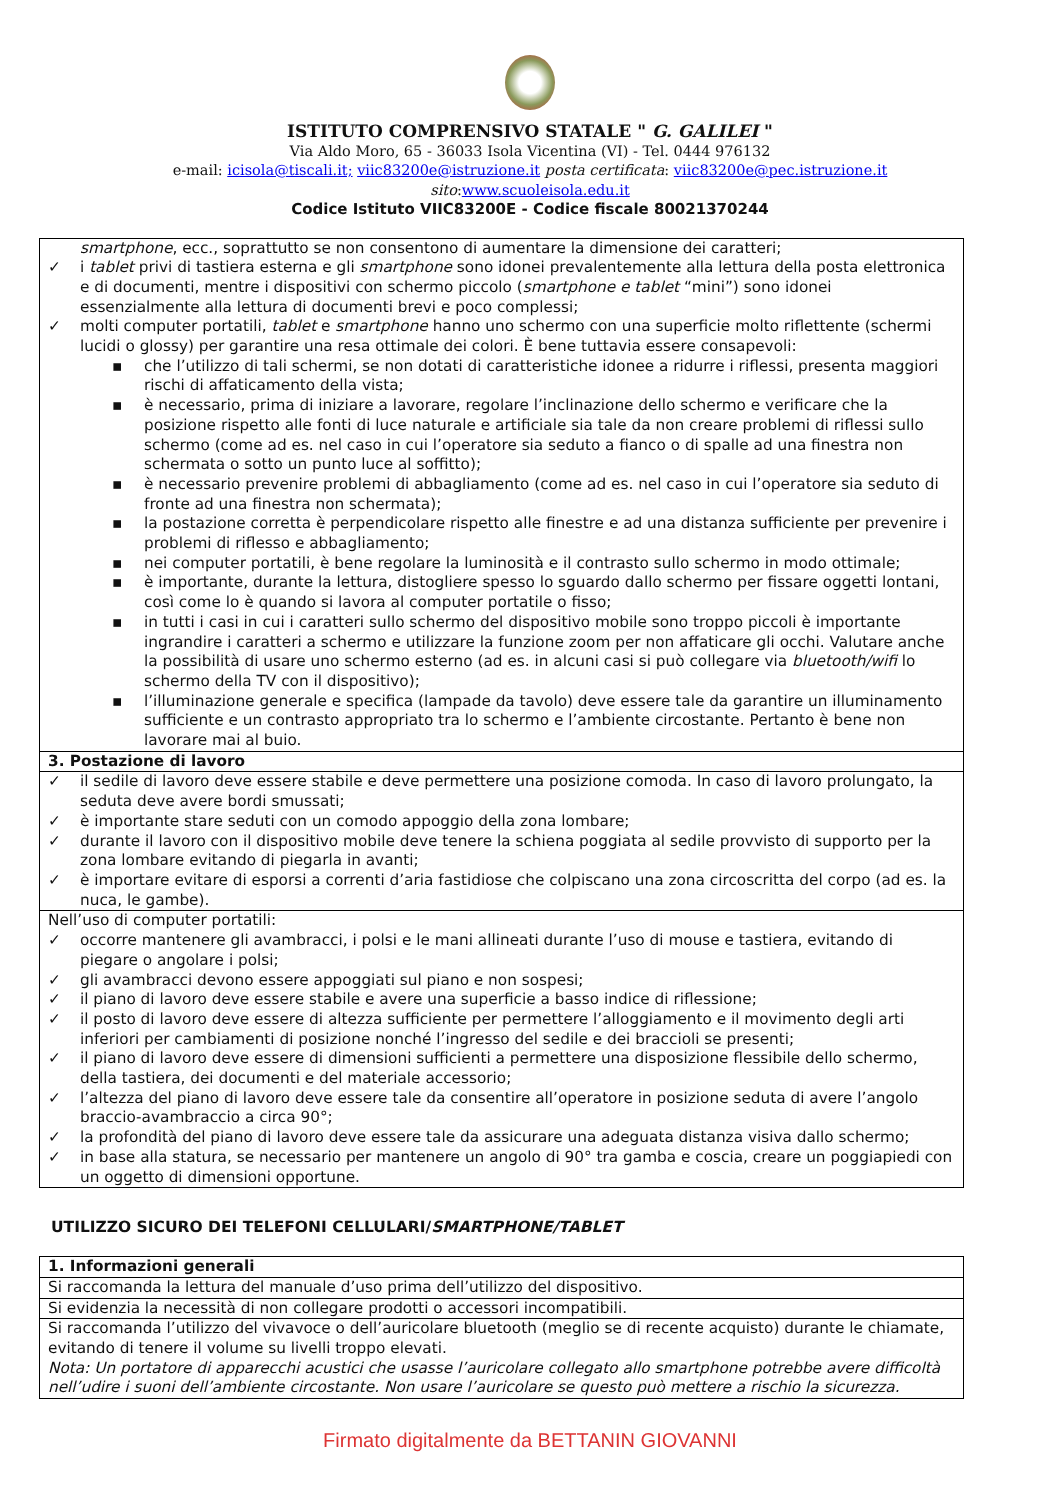ISTITUTO COMPRENSIVO STATALE " G. GALILEI "
Via Aldo Moro, 65 - 36033 Isola Vicentina (VI) - Tel. 0444 976132
e-mail: icisola@tiscali.it; viic83200e@istruzione.it posta certificata: viic83200e@pec.istruzione.it
sito:www.scuoleisola.edu.it
Codice Istituto VIIC83200E - Codice fiscale 80021370244
| smartphone , ecc., soprattutto se non consentono di aumentare la dimensione dei caratteri; ✓ i tablet privi di tastiera esterna e gli smartphone sono idonei prevalentemente alla lettura della posta elettronica e di documenti, mentre i dispositivi con schermo piccolo ( smartphone e tablet “mini”) sono idonei essenzialmente alla lettura di documenti brevi e poco complessi; ✓ molti computer portatili, tablet e smartphone hanno uno schermo con una superficie molto riflettente (schermi lucidi o glossy) per garantire una resa ottimale dei colori. È bene tuttavia essere consapevoli: ▪ che l’utilizzo di tali schermi, se non dotati di caratteristiche idonee a ridurre i riflessi, presenta maggiori rischi di affaticamento della vista; ▪ è necessario, prima di iniziare a lavorare, regolare l’inclinazione dello schermo e verificare che la posizione rispetto alle fonti di luce naturale e artificiale sia tale da non creare problemi di riflessi sullo schermo (come ad es. nel caso in cui l’operatore sia seduto a fianco o di spalle ad una finestra non schermata o sotto un punto luce al soffitto); ▪ è necessario prevenire problemi di abbagliamento (come ad es. nel caso in cui l’operatore sia seduto di fronte ad una finestra non schermata); ▪ la postazione corretta è perpendicolare rispetto alle finestre e ad una distanza sufficiente per prevenire i problemi di riflesso e abbagliamento; ▪ nei computer portatili, è bene regolare la luminosità e il contrasto sullo schermo in modo ottimale; ▪ è importante, durante la lettura, distogliere spesso lo sguardo dallo schermo per fissare oggetti lontani, così come lo è quando si lavora al computer portatile o fisso; ▪ in tutti i casi in cui i caratteri sullo schermo del dispositivo mobile sono troppo piccoli è importante ingrandire i caratteri a schermo e utilizzare la funzione zoom per non affaticare gli occhi. Valutare anche la possibilità di usare uno schermo esterno (ad es. in alcuni casi si può collegare via bluetooth/wifi lo schermo della TV con il dispositivo); ▪ l’illuminazione generale e specifica (lampade da tavolo) deve essere tale da garantire un illuminamento sufficiente e un contrasto appropriato tra lo schermo e l’ambiente circostante. Pertanto è bene non lavorare mai al buio. |
| 3. Postazione di lavoro |
| ✓ il sedile di lavoro deve essere stabile e deve permettere una posizione comoda. In caso di lavoro prolungato, la seduta deve avere bordi smussati; ✓ è importante stare seduti con un comodo appoggio della zona lombare; ✓ durante il lavoro con il dispositivo mobile deve tenere la schiena poggiata al sedile provvisto di supporto per la zona lombare evitando di piegarla in avanti; ✓ è importare evitare di esporsi a correnti d’aria fastidiose che colpiscano una zona circoscritta del corpo (ad es. la nuca, le gambe). |
| Nell’uso di computer portatili: ✓ occorre mantenere gli avambracci, i polsi e le mani allineati durante l’uso di mouse e tastiera, evitando di piegare o angolare i polsi; ✓ gli avambracci devono essere appoggiati sul piano e non sospesi; ✓ il piano di lavoro deve essere stabile e avere una superficie a basso indice di riflessione; ✓ il posto di lavoro deve essere di altezza sufficiente per permettere l’alloggiamento e il movimento degli arti inferiori per cambiamenti di posizione nonché l’ingresso del sedile e dei braccioli se presenti; ✓ il piano di lavoro deve essere di dimensioni sufficienti a permettere una disposizione flessibile dello schermo, della tastiera, dei documenti e del materiale accessorio; ✓ l’altezza del piano di lavoro deve essere tale da consentire all’operatore in posizione seduta di avere l’angolo braccio-avambraccio a circa 90°; ✓ la profondità del piano di lavoro deve essere tale da assicurare una adeguata distanza visiva dallo schermo; ✓ in base alla statura, se necessario per mantenere un angolo di 90° tra gamba e coscia, creare un poggiapiedi con un oggetto di dimensioni opportune. |
UTILIZZO SICURO DEI TELEFONI CELLULARI/SMARTPHONE/TABLET
| 1. Informazioni generali |
| Si raccomanda la lettura del manuale d’uso prima dell’utilizzo del dispositivo. |
| Si evidenzia la necessità di non collegare prodotti o accessori incompatibili. |
| Si raccomanda l’utilizzo del vivavoce o dell’auricolare bluetooth (meglio se di recente acquisto) durante le chiamate, evitando di tenere il volume su livelli troppo elevati. Nota: Un portatore di apparecchi acustici che usasse l’auricolare collegato allo smartphone potrebbe avere difficoltà nell’udire i suoni dell’ambiente circostante. Non usare l’auricolare se questo può mettere a rischio la sicurezza. |
Firmato digitalmente da BETTANIN GIOVANNI